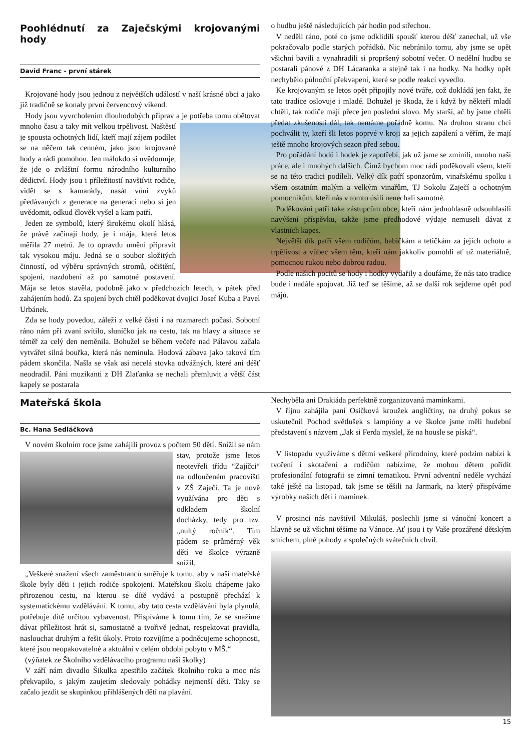Poohlédnutí za Zaječskými krojovanými hody
David Franc - první stárek
Krojované hody jsou jednou z největších událostí v naší krásné obci a jako již tradičně se konaly první červencový víkend.
Hody jsou vyvrcholením dlouhodobých příprav a je potřeba tomu obětovat mnoho času a taky mít velkou trpělivost. Naštěstí je spousta ochotných lidí, kteří mají zájem podílet se na něčem tak cenném, jako jsou krojované hody a rádi pomohou. Jen málokdo si uvědomuje, že jde o zvláštní formu národního kulturního dědictví. Hody jsou i příležitostí navštívit rodiče, vidět se s kamarády, nasát vůni zvyků předávaných z generace na generaci nebo si jen uvědomit, odkud člověk vyšel a kam patří.
Jeden ze symbolů, který širokému okolí hlásá, že právě začínají hody, je i mája, která letos měřila 27 metrů. Je to opravdu umění připravit tak vysokou máju. Jedná se o soubor složitých činností, od výběru správných stromů, očištění, spojení, nazdobení až po samotné postavení. Mája se letos stavěla, podobně jako v předchozích letech, v pátek před zahájením hodů. Za spojení bych chtěl poděkovat dvojici Josef Kuba a Pavel Urbánek.
Zda se hody povedou, záleží z velké části i na rozmarech počasí. Sobotní ráno nám při zvaní svítilo, sluníčko jak na cestu, tak na hlavy a situace se téměř za celý den neměnila. Bohužel se během večeře nad Pálavou začala vytvářet silná bouřka, která nás neminula. Hodová zábava jako taková tím pádem skončila. Našla se však asi necelá stovka odvážných, které ani déšť neodradil. Páni muzikanti z DH Zlaťanka se nechali přemluvit a větší část kapely se postarala
o hudbu ještě následujících pár hodin pod střechou.
V neděli ráno, poté co jsme odklidili spoušť kterou déšť zanechal, už vše pokračovalo podle starých pořádků. Nic nebránilo tomu, aby jsme se opět všichni bavili a vynahradili si propršený sobotní večer. O nedělní hudbu se postarali pánové z DH Lácaranka a stejně tak i na hodky. Na hodky opět nechybělo půlnoční překvapení, které se podle reakcí vyvedlo.
Ke krojovaným se letos opět připojily nové tváře, což dokládá jen fakt, že tato tradice oslovuje i mladé. Bohužel je škoda, že i když by někteří mladí chtěli, tak rodiče mají přece jen poslední slovo. My starší, ač by jsme chtěli předat zkušenosti dál, tak nemáme pořádně komu. Na druhou stranu chci pochválit ty, kteří šli letos poprvé v kroji za jejich zapálení a věřím, že mají ještě mnoho krojových sezon před sebou.
Pro pořádání hodů i hodek je zapotřebí, jak už jsme se zmínili, mnoho naší práce, ale i mnohých dalších. Čímž bychom moc rádi poděkovali všem, kteří se na této tradici podíleli. Velký dík patří sponzorům, vinařskému spolku i všem ostatním malým a velkým vinařům, TJ Sokolu Zaječí a ochotným pomocníkům, kteří nás v tomto úsilí nenechali samotné.
Poděkování patří take zástupcům obce, kteří nám jednohlasně odsouhlasili navýšení příspěvku, takže jsme předhodové výdaje nemuseli dávat z vlastních kapes.
Největší dík patří všem rodičům, babičkám a tetičkám za jejich ochotu a trpělivost a vůbec všem těm, kteří nám jakkoliv pomohli ať už materiálně, pomocnou rukou nebo dobrou radou.
Podle našich pocitů se hody i hodky vydařily a doufáme, že nás tato tradice bude i nadále spojovat. Již teď se těšíme, až se další rok sejdeme opět pod májů.
Mateřská škola
Bc. Hana Sedláčková
V novém školním roce jsme zahájili provoz s počtem 50 dětí. Snížil se nám stav, protože jsme letos neotevřeli třídu “Zajíčci“ na odloučeném pracovišti v ZŠ Zaječí. Ta je nově využívána pro děti s odkladem školní docházky, tedy pro tzv. „nultý ročník“. Tím pádem se průměrný věk dětí ve školce výrazně snížil.
„Veškeré snažení všech zaměstnanců směřuje k tomu, aby v naší mateřské škole byly děti i jejich rodiče spokojeni. Mateřskou školu chápeme jako přirozenou cestu, na kterou se dítě vydává a postupně přechází k systematickému vzdělávání. K tomu, aby tato cesta vzdělávání byla plynulá, potřebuje dítě určitou vybavenost. Přispíváme k tomu tím, že se snažíme dávat příležitost hrát si, samostatně a tvořivě jednat, respektovat pravidla, naslouchat druhým a řešit úkoly. Proto rozvíjíme a podněcujeme schopnosti, které jsou neopakovatelné a aktuální v celém období pobytu v MŠ.“
(výňatek ze Školního vzdělávacího programu naší školky)
V září nám divadlo Šikulka zpestřilo začátek školního roku a moc nás překvapilo, s jakým zaujetím sledovaly pohádky nejmenší děti. Taky se začalo jezdit se skupinkou přihlášených dětí na plavání.
Nechyběla ani Drakiáda perfektně zorganizovaná maminkami.
V říjnu zahájila paní Osičková kroužek angličtiny, na druhý pokus se uskutečnil Pochod světlušek s lampióny a ve školce jsme měli hudební představení s názvem „Jak si Ferda myslel, že na housle se píská“.
V listopadu využíváme s dětmi veškeré přírodniny, které podzim nabízí k tvoření i skotačení a rodičům nabízíme, že mohou dětem pořídit profesionální fotografii se zimní tematikou. První adventní neděle vychází také ještě na listopad, tak jsme se těšili na Jarmark, na který přispíváme výrobky našich dětí i maminek.
V prosinci nás navštívil Mikuláš, poslechli jsme si vánoční koncert a hlavně se už všichni těšíme na Vánoce. Ať jsou i ty Vaše prozářené dětským smíchem, plné pohody a společných svátečních chvil.
15